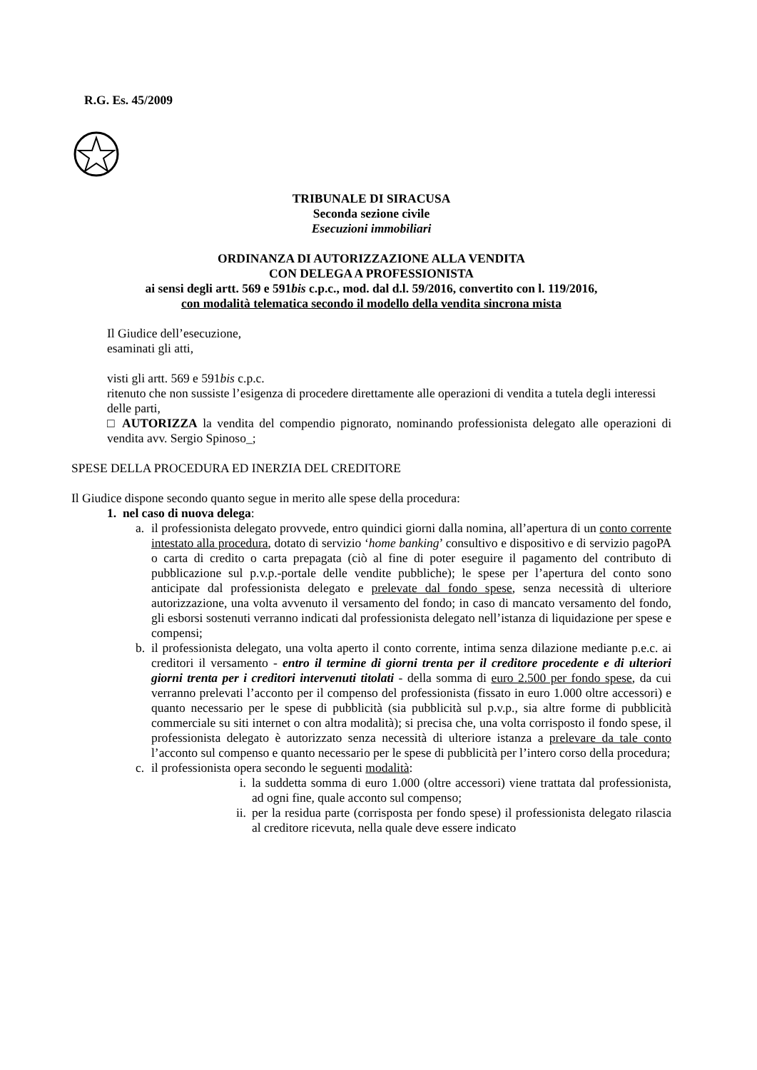R.G. Es. 45/2009
TRIBUNALE DI SIRACUSA
Seconda sezione civile
Esecuzioni immobiliari
ORDINANZA DI AUTORIZZAZIONE ALLA VENDITA
CON DELEGA A PROFESSIONISTA
ai sensi degli artt. 569 e 591bis c.p.c., mod. dal d.l. 59/2016, convertito con l. 119/2016,
con modalità telematica secondo il modello della vendita sincrona mista
Il Giudice dell’esecuzione,
esaminati gli atti,
visti gli artt. 569 e 591bis c.p.c.
ritenuto che non sussiste l’esigenza di procedere direttamente alle operazioni di vendita a tutela degli interessi delle parti,
□ AUTORIZZA la vendita del compendio pignorato, nominando professionista delegato alle operazioni di vendita avv. Sergio Spinoso_;
SPESE DELLA PROCEDURA ED INERZIA DEL CREDITORE
Il Giudice dispone secondo quanto segue in merito alle spese della procedura:
1. nel caso di nuova delega:
a. il professionista delegato provvede, entro quindici giorni dalla nomina, all’apertura di un conto corrente intestato alla procedura, dotato di servizio ‘home banking’ consultivo e dispositivo e di servizio pagoPA o carta di credito o carta prepagata (ciò al fine di poter eseguire il pagamento del contributo di pubblicazione sul p.v.p.-portale delle vendite pubbliche); le spese per l’apertura del conto sono anticipate dal professionista delegato e prelevate dal fondo spese, senza necessità di ulteriore autorizzazione, una volta avvenuto il versamento del fondo; in caso di mancato versamento del fondo, gli esborsi sostenuti verranno indicati dal professionista delegato nell’istanza di liquidazione per spese e compensi;
b. il professionista delegato, una volta aperto il conto corrente, intima senza dilazione mediante p.e.c. ai creditori il versamento - entro il termine di giorni trenta per il creditore procedente e di ulteriori giorni trenta per i creditori intervenuti titolati - della somma di euro 2.500 per fondo spese, da cui verranno prelevati l’acconto per il compenso del professionista (fissato in euro 1.000 oltre accessori) e quanto necessario per le spese di pubblicità (sia pubblicità sul p.v.p., sia altre forme di pubblicità commerciale su siti internet o con altra modalità); si precisa che, una volta corrisposto il fondo spese, il professionista delegato è autorizzato senza necessità di ulteriore istanza a prelevare da tale conto l’acconto sul compenso e quanto necessario per le spese di pubblicità per l’intero corso della procedura;
c. il professionista opera secondo le seguenti modalità:
i. la suddetta somma di euro 1.000 (oltre accessori) viene trattata dal professionista, ad ogni fine, quale acconto sul compenso;
ii. per la residua parte (corrisposta per fondo spese) il professionista delegato rilascia al creditore ricevuta, nella quale deve essere indicato